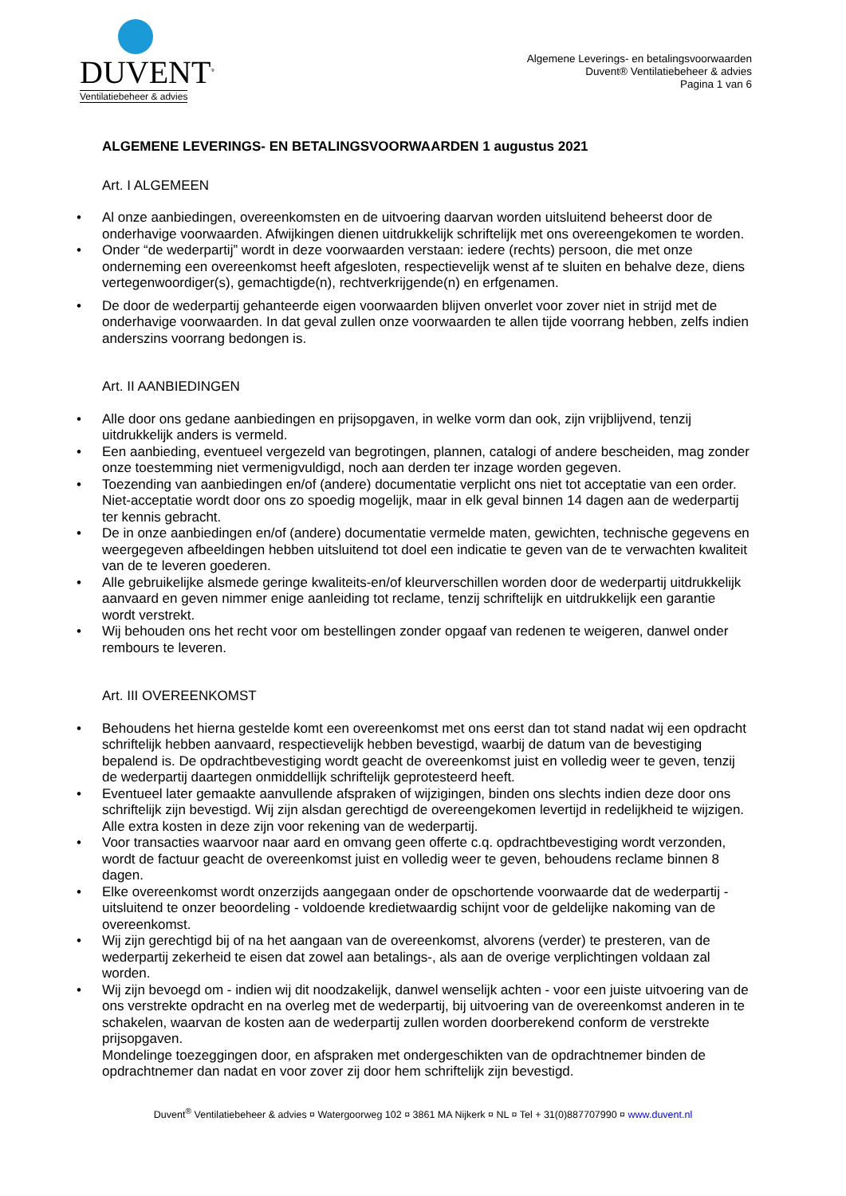DUVENT<sup>®</sup>
Ventilatiebeheer & advies
Algemene Leverings- en betalingsvoorwaarden
Duvent® Ventilatiebeheer & advies
Pagina 1 van 6
ALGEMENE LEVERINGS- EN BETALINGSVOORWAARDEN 1 augustus 2021
Art. I ALGEMEEN
• Al onze aanbiedingen, overeenkomsten en de uitvoering daarvan worden uitsluitend beheerst door de onderhavige voorwaarden. Afwijkingen dienen uitdrukkelijk schriftelijk met ons overeengekomen te worden.
• Onder “de wederpartij” wordt in deze voorwaarden verstaan: iedere (rechts) persoon, die met onze onderneming een overeenkomst heeft afgesloten, respectievelijk wenst af te sluiten en behalve deze, diens vertegenwoordiger(s), gemachtigde(n), rechtverkrijgende(n) en erfgenamen.
• De door de wederpartij gehanteerde eigen voorwaarden blijven onverlet voor zover niet in strijd met de onderhavige voorwaarden. In dat geval zullen onze voorwaarden te allen tijde voorrang hebben, zelfs indien anderszins voorrang bedongen is.
Art. II AANBIEDINGEN
• Alle door ons gedane aanbiedingen en prijsopgaven, in welke vorm dan ook, zijn vrijblijvend, tenzij uitdrukkelijk anders is vermeld.
• Een aanbieding, eventueel vergezeld van begrotingen, plannen, catalogi of andere bescheiden, mag zonder onze toestemming niet vermenigvuldigd, noch aan derden ter inzage worden gegeven.
• Toezending van aanbiedingen en/of (andere) documentatie verplicht ons niet tot acceptatie van een order. Niet-acceptatie wordt door ons zo spoedig mogelijk, maar in elk geval binnen 14 dagen aan de wederpartij ter kennis gebracht.
• De in onze aanbiedingen en/of (andere) documentatie vermelde maten, gewichten, technische gegevens en weergegeven afbeeldingen hebben uitsluitend tot doel een indicatie te geven van de te verwachten kwaliteit van de te leveren goederen.
• Alle gebruikelijke alsmede geringe kwaliteits-en/of kleurverschillen worden door de wederpartij uitdrukkelijk aanvaard en geven nimmer enige aanleiding tot reclame, tenzij schriftelijk en uitdrukkelijk een garantie wordt verstrekt.
• Wij behouden ons het recht voor om bestellingen zonder opgaaf van redenen te weigeren, danwel onder rembours te leveren.
Art. III OVEREENKOMST
• Behoudens het hierna gestelde komt een overeenkomst met ons eerst dan tot stand nadat wij een opdracht schriftelijk hebben aanvaard, respectievelijk hebben bevestigd, waarbij de datum van de bevestiging bepalend is. De opdrachtbevestiging wordt geacht de overeenkomst juist en volledig weer te geven, tenzij de wederpartij daartegen onmiddellijk schriftelijk geprotesteerd heeft.
• Eventueel later gemaakte aanvullende afspraken of wijzigingen, binden ons slechts indien deze door ons schriftelijk zijn bevestigd. Wij zijn alsdan gerechtigd de overeengekomen levertijd in redelijkheid te wijzigen. Alle extra kosten in deze zijn voor rekening van de wederpartij.
• Voor transacties waarvoor naar aard en omvang geen offerte c.q. opdrachtbevestiging wordt verzonden, wordt de factuur geacht de overeenkomst juist en volledig weer te geven, behoudens reclame binnen 8 dagen.
• Elke overeenkomst wordt onzerzijds aangegaan onder de opschortende voorwaarde dat de wederpartij - uitsluitend te onzer beoordeling - voldoende kredietwaardig schijnt voor de geldelijke nakoming van de overeenkomst.
• Wij zijn gerechtigd bij of na het aangaan van de overeenkomst, alvorens (verder) te presteren, van de wederpartij zekerheid te eisen dat zowel aan betalings-, als aan de overige verplichtingen voldaan zal worden.
• Wij zijn bevoegd om - indien wij dit noodzakelijk, danwel wenselijk achten - voor een juiste uitvoering van de ons verstrekte opdracht en na overleg met de wederpartij, bij uitvoering van de overeenkomst anderen in te schakelen, waarvan de kosten aan de wederpartij zullen worden doorberekend conform de verstrekte prijsopgaven.
Mondelinge toezeggingen door, en afspraken met ondergeschikten van de opdrachtnemer binden de opdrachtnemer dan nadat en voor zover zij door hem schriftelijk zijn bevestigd.
Duvent<sup>®</sup> Ventilatiebeheer & advies ¤ Watergoorweg 102 ¤ 3861 MA Nijkerk ¤ NL ¤ Tel + 31(0)887707990 ¤ www.duvent.nl